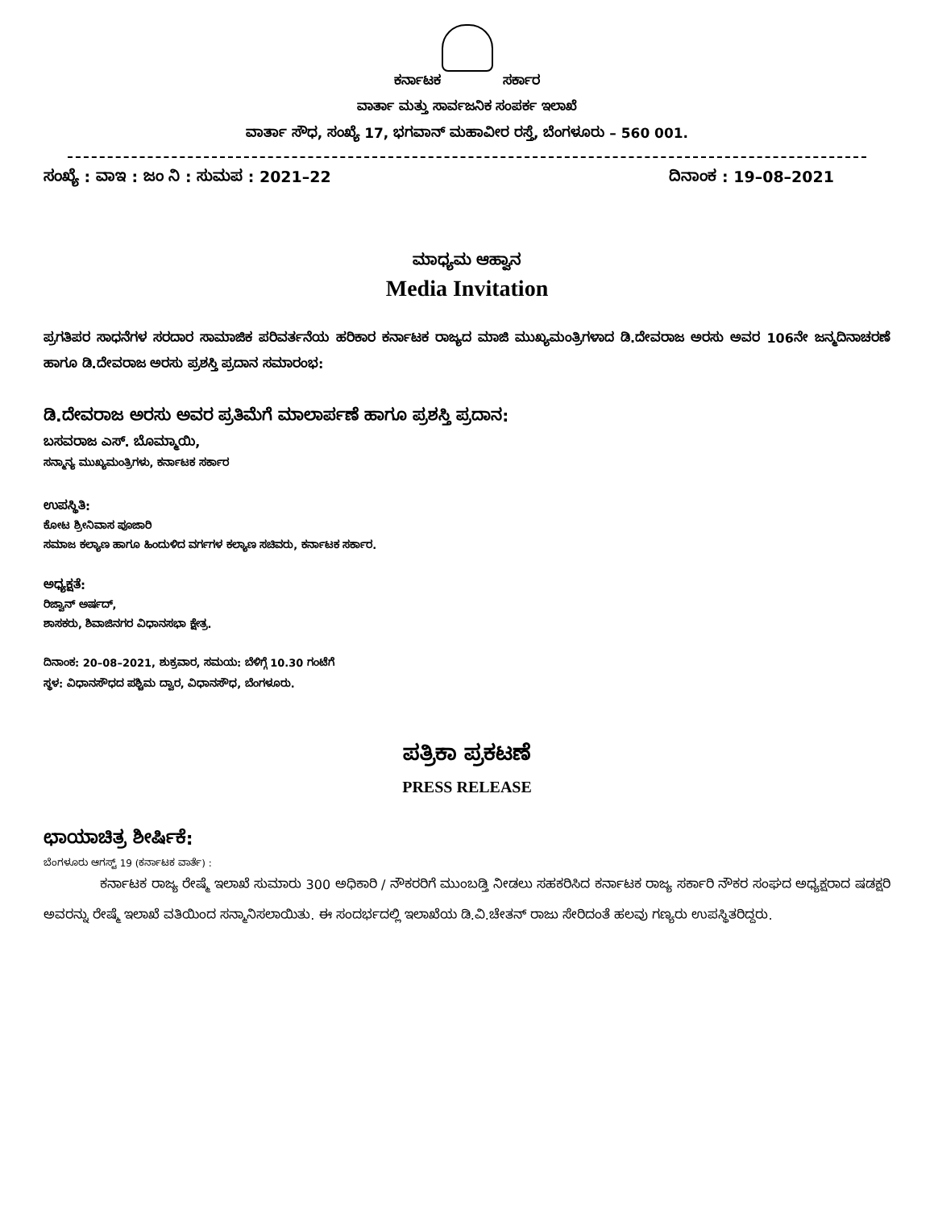ಕರ್ನಾಟಕ ಸರ್ಕಾರ
ವಾರ್ತಾ ಮತ್ತು ಸಾರ್ವಜನಿಕ ಸಂಪರ್ಕ ಇಲಾಖೆ
ವಾರ್ತಾ ಸೌಧ, ಸಂಖ್ಯೆ 17, ಭಗವಾನ್ ಮಹಾವೀರ ರಸ್ತೆ, ಬೆಂಗಳೂರು – 560 001.
ಸಂಖ್ಯೆ : ವಾಇ : ಜಂ ನಿ : ಸುಮಪ : 2021–22 ದಿನಾಂಕ : 19–08–2021
ಮಾಧ್ಯಮ ಆಹ್ವಾನ
Media Invitation
ಪ್ರಗತಿಪರ ಸಾಧನೆಗಳ ಸರದಾರ ಸಾಮಾಜಿಕ ಪರಿವರ್ತನೆಯ ಹರಿಕಾರ ಕರ್ನಾಟಕ ರಾಜ್ಯದ ಮಾಜಿ ಮುಖ್ಯಮಂತ್ರಿಗಳಾದ ಡಿ.ದೇವರಾಜ ಅರಸು ಅವರ 106ನೇ ಜನ್ಮದಿನಾಚರಣೆ ಹಾಗೂ ಡಿ.ದೇವರಾಜ ಅರಸು ಪ್ರಶಸ್ತಿ ಪ್ರದಾನ ಸಮಾರಂಭ:
ಡಿ.ದೇವರಾಜ ಅರಸು ಅವರ ಪ್ರತಿಮೆಗೆ ಮಾಲಾರ್ಪಣೆ ಹಾಗೂ ಪ್ರಶಸ್ತಿ ಪ್ರದಾನ:
ಬಸವರಾಜ ಎಸ್. ಬೊಮ್ಮಾಯಿ,
ಸನ್ಮಾನ್ಯ ಮುಖ್ಯಮಂತ್ರಿಗಳು, ಕರ್ನಾಟಕ ಸರ್ಕಾರ
ಉಪಸ್ಥಿತಿ:
ಕೋಟ ಶ್ರೀನಿವಾಸ ಪೂಜಾರಿ
ಸಮಾಜ ಕಲ್ಯಾಣ ಹಾಗೂ ಹಿಂದುಳಿದ ವರ್ಗಗಳ ಕಲ್ಯಾಣ ಸಚಿವರು, ಕರ್ನಾಟಕ ಸರ್ಕಾರ.
ಅಧ್ಯಕ್ಷತೆ:
ರಿಜ್ವಾನ್ ಅರ್ಷದ್,
ಶಾಸಕರು, ಶಿವಾಜಿನಗರ ವಿಧಾನಸಭಾ ಕ್ಷೇತ್ರ.
ದಿನಾಂಕ: 20–08–2021, ಶುಕ್ರವಾರ, ಸಮಯ: ಬೆಳಿಗ್ಗೆ 10.30 ಗಂಟೆಗೆ
ಸ್ಥಳ: ವಿಧಾನಸೌಧದ ಪಶ್ಚಿಮ ದ್ವಾರ, ವಿಧಾನಸೌಧ, ಬೆಂಗಳೂರು.
ಪತ್ರಿಕಾ ಪ್ರಕಟಣೆ
PRESS RELEASE
ಛಾಯಾಚಿತ್ರ ಶೀರ್ಷಿಕೆ:
ಬೆಂಗಳೂರು ಆಗಸ್ಟ್ 19 (ಕರ್ನಾಟಕ ವಾರ್ತೆ) :
ಕರ್ನಾಟಕ ರಾಜ್ಯ ರೇಷ್ಮೆ ಇಲಾಖೆ ಸುಮಾರು 300 ಅಧಿಕಾರಿ / ನೌಕರರಿಗೆ ಮುಂಬಡ್ತಿ ನೀಡಲು ಸಹಕರಿಸಿದ ಕರ್ನಾಟಕ ರಾಜ್ಯ ಸರ್ಕಾರಿ ನೌಕರ ಸಂಘದ ಅಧ್ಯಕ್ಷರಾದ ಷಡಕ್ಷರಿ ಅವರನ್ನು ರೇಷ್ಮೆ ಇಲಾಖೆ ವತಿಯಿಂದ ಸನ್ಮಾನಿಸಲಾಯಿತು. ಈ ಸಂದರ್ಭದಲ್ಲಿ ಇಲಾಖೆಯ ಡಿ.ವಿ.ಚೇತನ್ ರಾಜು ಸೇರಿದಂತೆ ಹಲವು ಗಣ್ಯರು ಉಪಸ್ಥಿತರಿದ್ದರು.